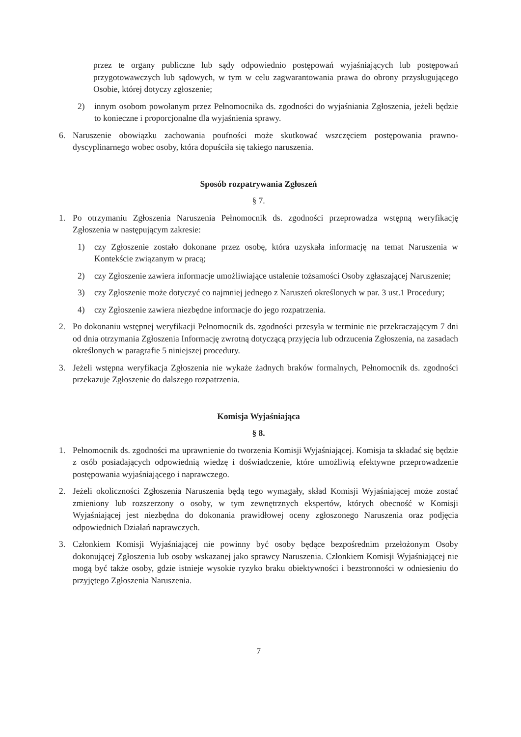przez te organy publiczne lub sądy odpowiednio postępowań wyjaśniających lub postępowań przygotowawczych lub sądowych, w tym w celu zagwarantowania prawa do obrony przysługującego Osobie, której dotyczy zgłoszenie;
2) innym osobom powołanym przez Pełnomocnika ds. zgodności do wyjaśniania Zgłoszenia, jeżeli będzie to konieczne i proporcjonalne dla wyjaśnienia sprawy.
6. Naruszenie obowiązku zachowania poufności może skutkować wszczęciem postępowania prawno-dyscyplinarnego wobec osoby, która dopuściła się takiego naruszenia.
Sposób rozpatrywania Zgłoszeń
§ 7.
1. Po otrzymaniu Zgłoszenia Naruszenia Pełnomocnik ds. zgodności przeprowadza wstępną weryfikację Zgłoszenia w następującym zakresie:
1) czy Zgłoszenie zostało dokonane przez osobę, która uzyskała informację na temat Naruszenia w Kontekście związanym w pracą;
2) czy Zgłoszenie zawiera informacje umożliwiające ustalenie tożsamości Osoby zgłaszającej Naruszenie;
3) czy Zgłoszenie może dotyczyć co najmniej jednego z Naruszeń określonych w par. 3 ust.1 Procedury;
4) czy Zgłoszenie zawiera niezbędne informacje do jego rozpatrzenia.
2. Po dokonaniu wstępnej weryfikacji Pełnomocnik ds. zgodności przesyła w terminie nie przekraczającym 7 dni od dnia otrzymania Zgłoszenia Informację zwrotną dotyczącą przyjęcia lub odrzucenia Zgłoszenia, na zasadach określonych w paragrafie 5 niniejszej procedury.
3. Jeżeli wstępna weryfikacja Zgłoszenia nie wykaże żadnych braków formalnych, Pełnomocnik ds. zgodności przekazuje Zgłoszenie do dalszego rozpatrzenia.
Komisja Wyjaśniająca
§ 8.
1. Pełnomocnik ds. zgodności ma uprawnienie do tworzenia Komisji Wyjaśniającej. Komisja ta składać się będzie z osób posiadających odpowiednią wiedzę i doświadczenie, które umożliwią efektywne przeprowadzenie postępowania wyjaśniającego i naprawczego.
2. Jeżeli okoliczności Zgłoszenia Naruszenia będą tego wymagały, skład Komisji Wyjaśniającej może zostać zmieniony lub rozszerzony o osoby, w tym zewnętrznych ekspertów, których obecność w Komisji Wyjaśniającej jest niezbędna do dokonania prawidłowej oceny zgłoszonego Naruszenia oraz podjęcia odpowiednich Działań naprawczych.
3. Członkiem Komisji Wyjaśniającej nie powinny być osoby będące bezpośrednim przełożonym Osoby dokonującej Zgłoszenia lub osoby wskazanej jako sprawcy Naruszenia. Członkiem Komisji Wyjaśniającej nie mogą być także osoby, gdzie istnieje wysokie ryzyko braku obiektywności i bezstronności w odniesieniu do przyjętego Zgłoszenia Naruszenia.
7